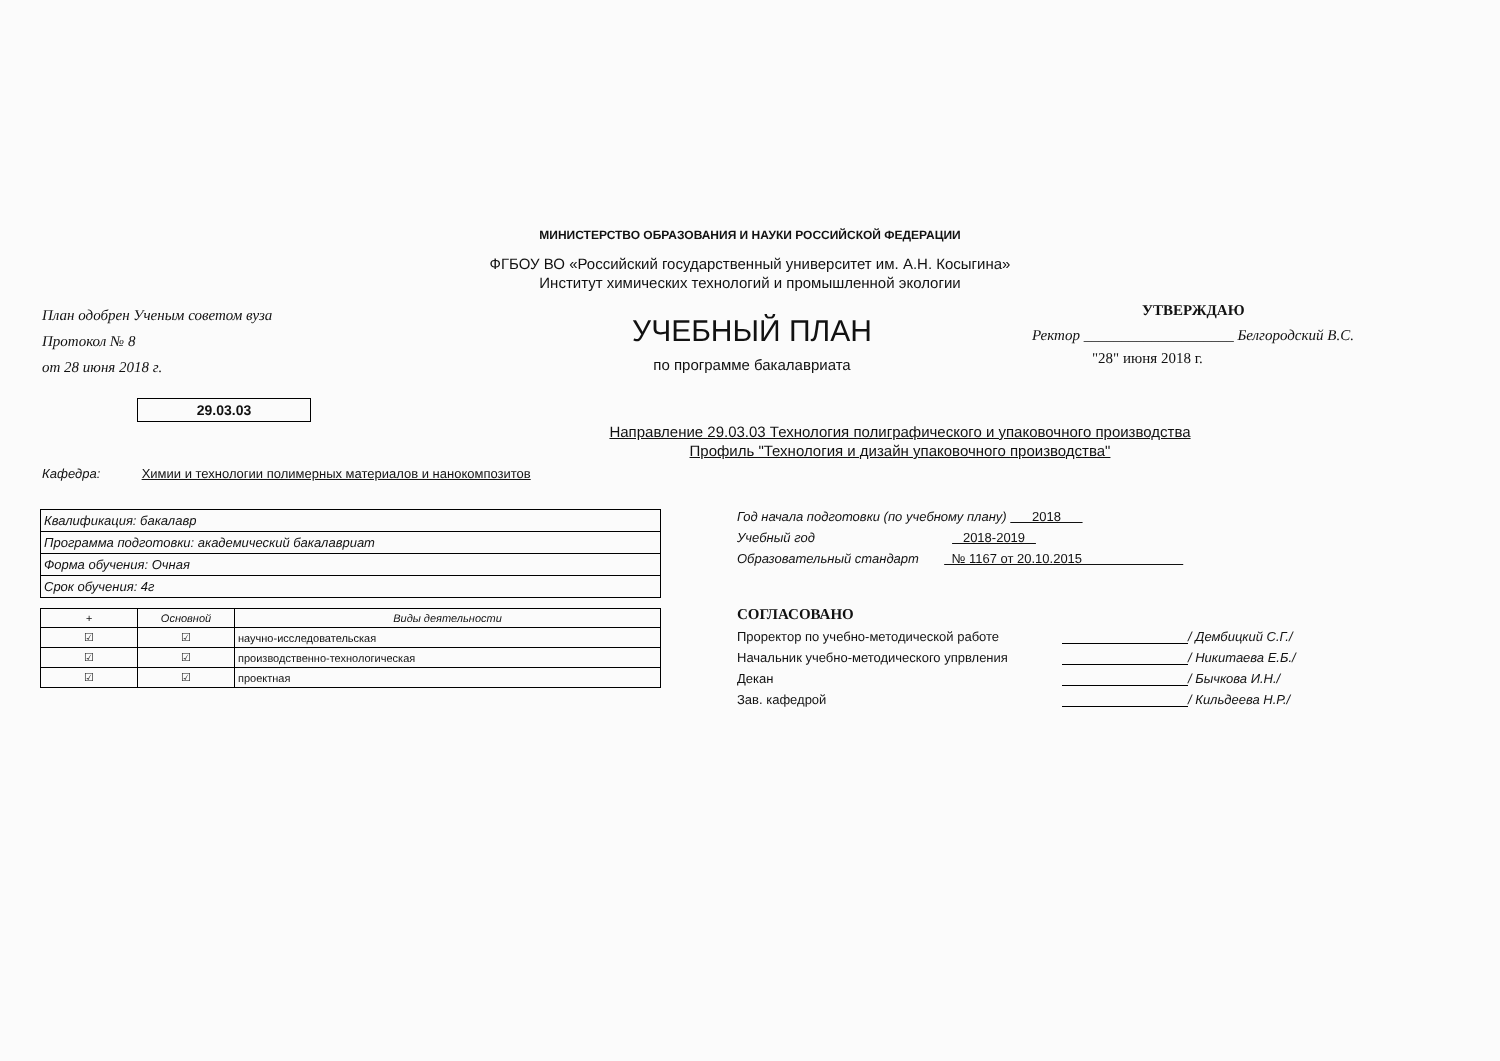МИНИСТЕРСТВО ОБРАЗОВАНИЯ И НАУКИ РОССИЙСКОЙ ФЕДЕРАЦИИ
ФГБОУ ВО «Российский государственный университет им. А.Н. Косыгина»
Институт химических технологий и промышленной экологии
План одобрен Ученым советом вуза
Протокол № 8
от 28 июня 2018 г.
УЧЕБНЫЙ ПЛАН
по программе бакалавриата
УТВЕРЖДАЮ
Ректор ____________________ Белгородский В.С.
"28" июня 2018 г.
29.03.03
Направление 29.03.03 Технология полиграфического и упаковочного производства
Профиль "Технология и дизайн упаковочного производства"
Кафедра: Химии и технологии полимерных материалов и нанокомпозитов
| Квалификация: бакалавр |
| Программа подготовки: академический бакалавриат |
| Форма обучения: Очная |
| Срок обучения: 4г |
| + | Основной | Виды деятельности |
| --- | --- | --- |
| ☑ | ☑ | научно-исследовательская |
| ☑ | ☑ | производственно-технологическая |
| ☑ | ☑ | проектная |
Год начала подготовки (по учебному плану) 2018
Учебный год 2018-2019
Образовательный стандарт № 1167 от 20.10.2015
СОГЛАСОВАНО
Проректор по учебно-методической работе / Дембицкий С.Г./
Начальник учебно-методического упрвления / Никитаева Е.Б./
Декан / Бычкова И.Н./
Зав. кафедрой / Кильдеева Н.Р./